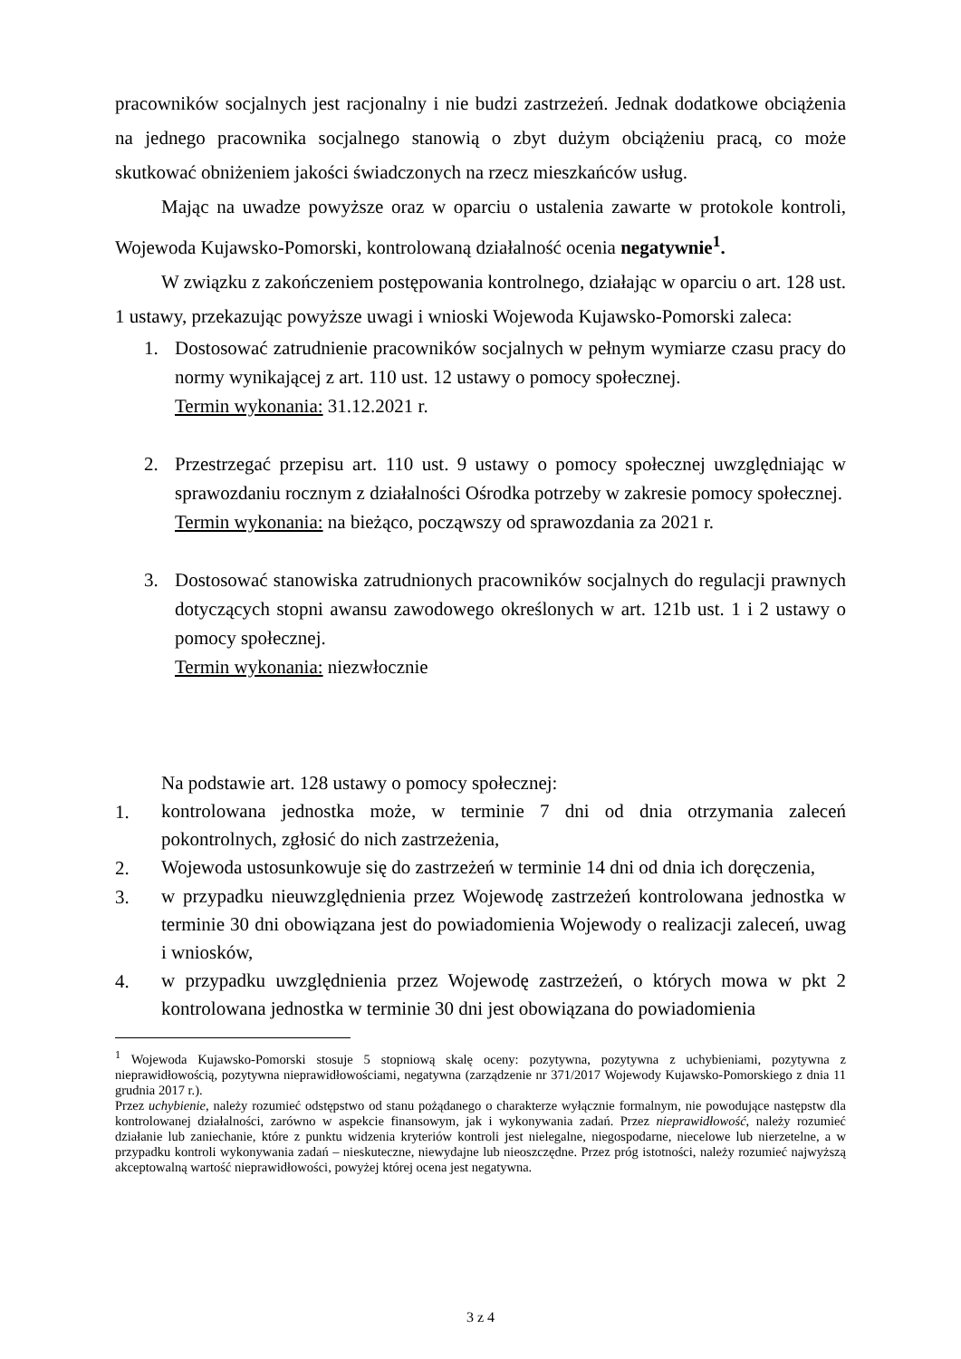pracowników socjalnych jest racjonalny i nie budzi zastrzeżeń. Jednak dodatkowe obciążenia na jednego pracownika socjalnego stanowią o zbyt dużym obciążeniu pracą, co może skutkować obniżeniem jakości świadczonych na rzecz mieszkańców usług.
Mając na uwadze powyższe oraz w oparciu o ustalenia zawarte w protokole kontroli, Wojewoda Kujawsko-Pomorski, kontrolowaną działalność ocenia negatywnie<sup>1</sup>.
W związku z zakończeniem postępowania kontrolnego, działając w oparciu o art. 128 ust. 1 ustawy, przekazując powyższe uwagi i wnioski Wojewoda Kujawsko-Pomorski zaleca:
1. Dostosować zatrudnienie pracowników socjalnych w pełnym wymiarze czasu pracy do normy wynikającej z art. 110 ust. 12 ustawy o pomocy społecznej.
Termin wykonania: 31.12.2021 r.
2. Przestrzegać przepisu art. 110 ust. 9 ustawy o pomocy społecznej uwzględniając w sprawozdaniu rocznym z działalności Ośrodka potrzeby w zakresie pomocy społecznej.
Termin wykonania: na bieżąco, począwszy od sprawozdania za 2021 r.
3. Dostosować stanowiska zatrudnionych pracowników socjalnych do regulacji prawnych dotyczących stopni awansu zawodowego określonych w art. 121b ust. 1 i 2 ustawy o pomocy społecznej.
Termin wykonania: niezwłocznie
Na podstawie art. 128 ustawy o pomocy społecznej:
1.
kontrolowana jednostka może, w terminie 7 dni od dnia otrzymania zaleceń pokontrolnych, zgłosić do nich zastrzeżenia,
2.
Wojewoda ustosunkowuje się do zastrzeżeń w terminie 14 dni od dnia ich doręczenia,
3.
w przypadku nieuwzględnienia przez Wojewodę zastrzeżeń kontrolowana jednostka w terminie 30 dni obowiązana jest do powiadomienia Wojewody o realizacji zaleceń, uwag i wniosków,
4.
w przypadku uwzględnienia przez Wojewodę zastrzeżeń, o których mowa w pkt 2 kontrolowana jednostka w terminie 30 dni jest obowiązana do powiadomienia
<sup>1</sup> Wojewoda Kujawsko-Pomorski stosuje 5 stopniową skalę oceny: pozytywna, pozytywna z uchybieniami, pozytywna z nieprawidłowością, pozytywna nieprawidłowościami, negatywna (zarządzenie nr 371/2017 Wojewody Kujawsko-Pomorskiego z dnia 11 grudnia 2017 r.).
Przez uchybienie, należy rozumieć odstępstwo od stanu pożądanego o charakterze wyłącznie formalnym, nie powodujące następstw dla kontrolowanej działalności, zarówno w aspekcie finansowym, jak i wykonywania zadań. Przez nieprawidłowość, należy rozumieć działanie lub zaniechanie, które z punktu widzenia kryteriów kontroli jest nielegalne, niegospodarne, niecelowe lub nierzetelne, a w przypadku kontroli wykonywania zadań – nieskuteczne, niewydajne lub nieoszczędne. Przez próg istotności, należy rozumieć najwyższą akceptowalną wartość nieprawidłowości, powyżej której ocena jest negatywna.
3 z 4